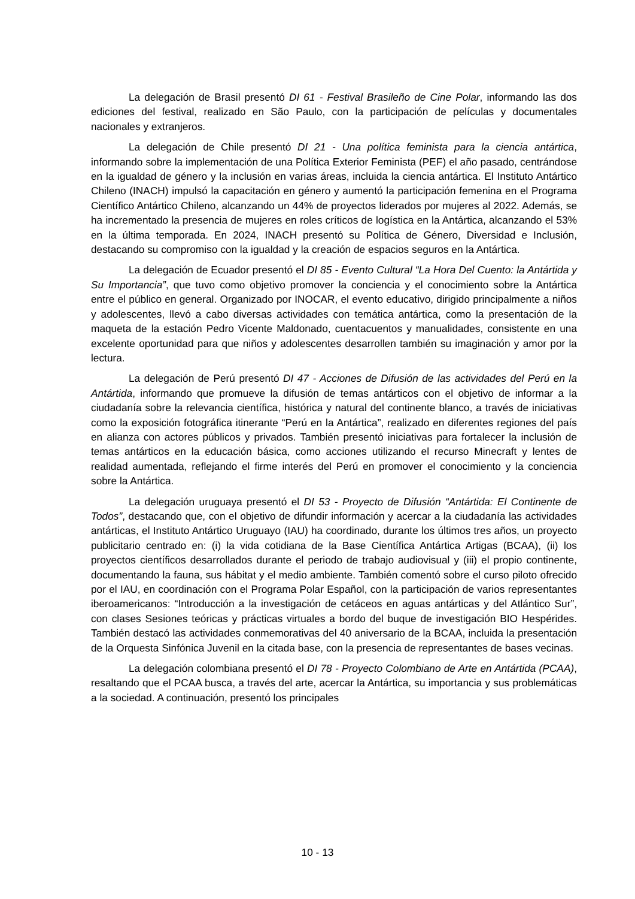La delegación de Brasil presentó DI 61 - Festival Brasileño de Cine Polar, informando las dos ediciones del festival, realizado en São Paulo, con la participación de películas y documentales nacionales y extranjeros.
La delegación de Chile presentó DI 21 - Una política feminista para la ciencia antártica, informando sobre la implementación de una Política Exterior Feminista (PEF) el año pasado, centrándose en la igualdad de género y la inclusión en varias áreas, incluida la ciencia antártica. El Instituto Antártico Chileno (INACH) impulsó la capacitación en género y aumentó la participación femenina en el Programa Científico Antártico Chileno, alcanzando un 44% de proyectos liderados por mujeres al 2022. Además, se ha incrementado la presencia de mujeres en roles críticos de logística en la Antártica, alcanzando el 53% en la última temporada. En 2024, INACH presentó su Política de Género, Diversidad e Inclusión, destacando su compromiso con la igualdad y la creación de espacios seguros en la Antártica.
La delegación de Ecuador presentó el DI 85 - Evento Cultural “La Hora Del Cuento: la Antártida y Su Importancia”, que tuvo como objetivo promover la conciencia y el conocimiento sobre la Antártica entre el público en general. Organizado por INOCAR, el evento educativo, dirigido principalmente a niños y adolescentes, llevó a cabo diversas actividades con temática antártica, como la presentación de la maqueta de la estación Pedro Vicente Maldonado, cuentacuentos y manualidades, consistente en una excelente oportunidad para que niños y adolescentes desarrollen también su imaginación y amor por la lectura.
La delegación de Perú presentó DI 47 - Acciones de Difusión de las actividades del Perú en la Antártida, informando que promueve la difusión de temas antárticos con el objetivo de informar a la ciudadanía sobre la relevancia científica, histórica y natural del continente blanco, a través de iniciativas como la exposición fotográfica itinerante “Perú en la Antártica”, realizado en diferentes regiones del país en alianza con actores públicos y privados. También presentó iniciativas para fortalecer la inclusión de temas antárticos en la educación básica, como acciones utilizando el recurso Minecraft y lentes de realidad aumentada, reflejando el firme interés del Perú en promover el conocimiento y la conciencia sobre la Antártica.
La delegación uruguaya presentó el DI 53 - Proyecto de Difusión “Antártida: El Continente de Todos”, destacando que, con el objetivo de difundir información y acercar a la ciudadanía las actividades antárticas, el Instituto Antártico Uruguayo (IAU) ha coordinado, durante los últimos tres años, un proyecto publicitario centrado en: (i) la vida cotidiana de la Base Científica Antártica Artigas (BCAA), (ii) los proyectos científicos desarrollados durante el periodo de trabajo audiovisual y (iii) el propio continente, documentando la fauna, sus hábitat y el medio ambiente. También comentó sobre el curso piloto ofrecido por el IAU, en coordinación con el Programa Polar Español, con la participación de varios representantes iberoamericanos: “Introducción a la investigación de cetáceos en aguas antárticas y del Atlántico Sur”, con clases Sesiones teóricas y prácticas virtuales a bordo del buque de investigación BIO Hespérides. También destacó las actividades conmemorativas del 40 aniversario de la BCAA, incluida la presentación de la Orquesta Sinfónica Juvenil en la citada base, con la presencia de representantes de bases vecinas.
La delegación colombiana presentó el DI 78 - Proyecto Colombiano de Arte en Antártida (PCAA), resaltando que el PCAA busca, a través del arte, acercar la Antártica, su importancia y sus problemáticas a la sociedad. A continuación, presentó los principales
10 - 13